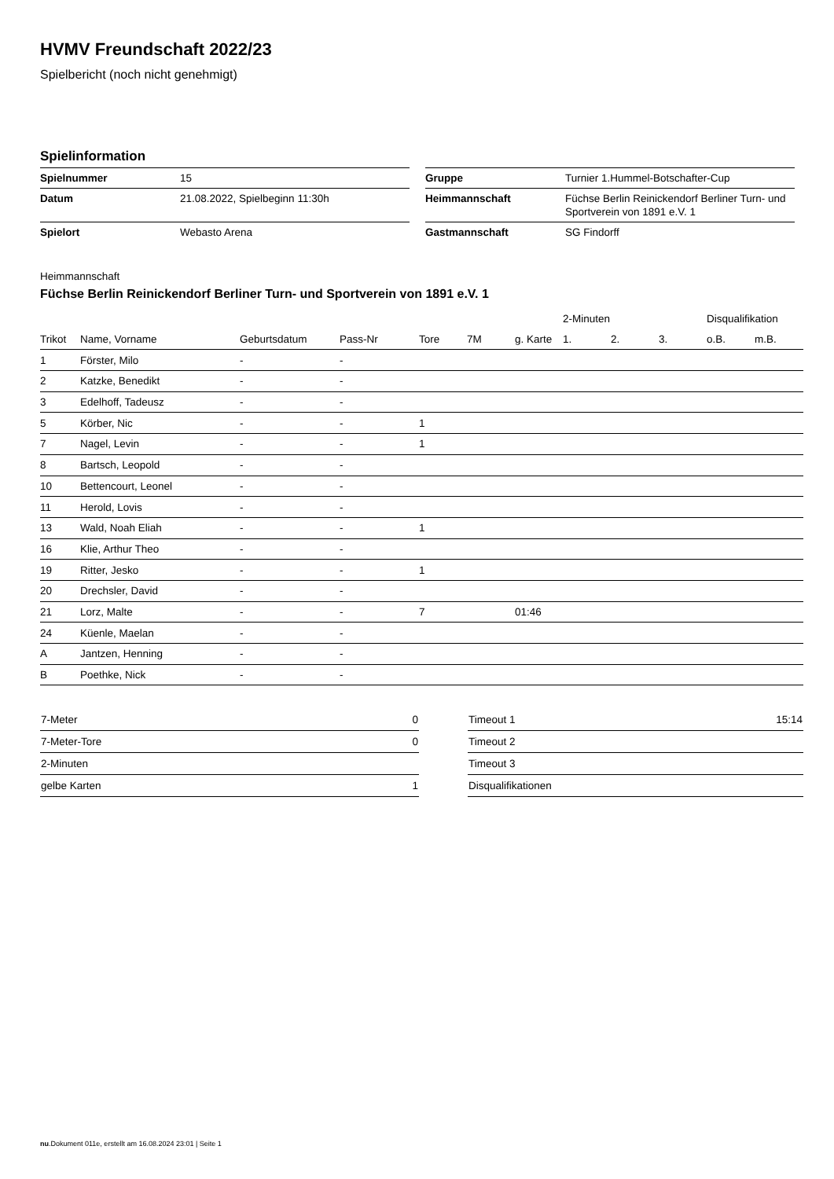HVMV Freundschaft 2022/23
Spielbericht (noch nicht genehmigt)
Spielinformation
| Spielnummer | 15 |
| Datum | 21.08.2022, Spielbeginn 11:30h |
| Spielort | Webasto Arena |
| Gruppe | Turnier 1.Hummel-Botschafter-Cup |
| Heimmannschaft | Füchse Berlin Reinickendorf Berliner Turn- und Sportverein von 1891 e.V. 1 |
| Gastmannschaft | SG Findorff |
Heimmannschaft
Füchse Berlin Reinickendorf Berliner Turn- und Sportverein von 1891 e.V. 1
| | | | | | | | 2-Minuten | | | Disqualifikation | |
| --- | --- | --- | --- | --- | --- | --- | --- | --- | --- | --- | --- |
| Trikot | Name, Vorname | Geburtsdatum | Pass-Nr | Tore | 7M | g. Karte | 1. | 2. | 3. | o.B. | m.B. |
| 1 | Förster, Milo | - | - | | | | | | | | |
| 2 | Katzke, Benedikt | - | - | | | | | | | | |
| 3 | Edelhoff, Tadeusz | - | - | | | | | | | | |
| 5 | Körber, Nic | - | - | 1 | | | | | | | |
| 7 | Nagel, Levin | - | - | 1 | | | | | | | |
| 8 | Bartsch, Leopold | - | - | | | | | | | | |
| 10 | Bettencourt, Leonel | - | - | | | | | | | | |
| 11 | Herold, Lovis | - | - | | | | | | | | |
| 13 | Wald, Noah Eliah | - | - | 1 | | | | | | | |
| 16 | Klie, Arthur Theo | - | - | | | | | | | | |
| 19 | Ritter, Jesko | - | - | 1 | | | | | | | |
| 20 | Drechsler, David | - | - | | | | | | | | |
| 21 | Lorz, Malte | - | - | 7 | | 01:46 | | | | | |
| 24 | Küenle, Maelan | - | - | | | | | | | | |
| A | Jantzen, Henning | - | - | | | | | | | | |
| B | Poethke, Nick | - | - | | | | | | | | |
| 7-Meter | 0 |
| 7-Meter-Tore | 0 |
| 2-Minuten | |
| gelbe Karten | 1 |
| Timeout 1 | 15:14 |
| Timeout 2 | |
| Timeout 3 | |
| Disqualifikationen | |
nu.Dokument 011e, erstellt am 16.08.2024 23:01 | Seite 1